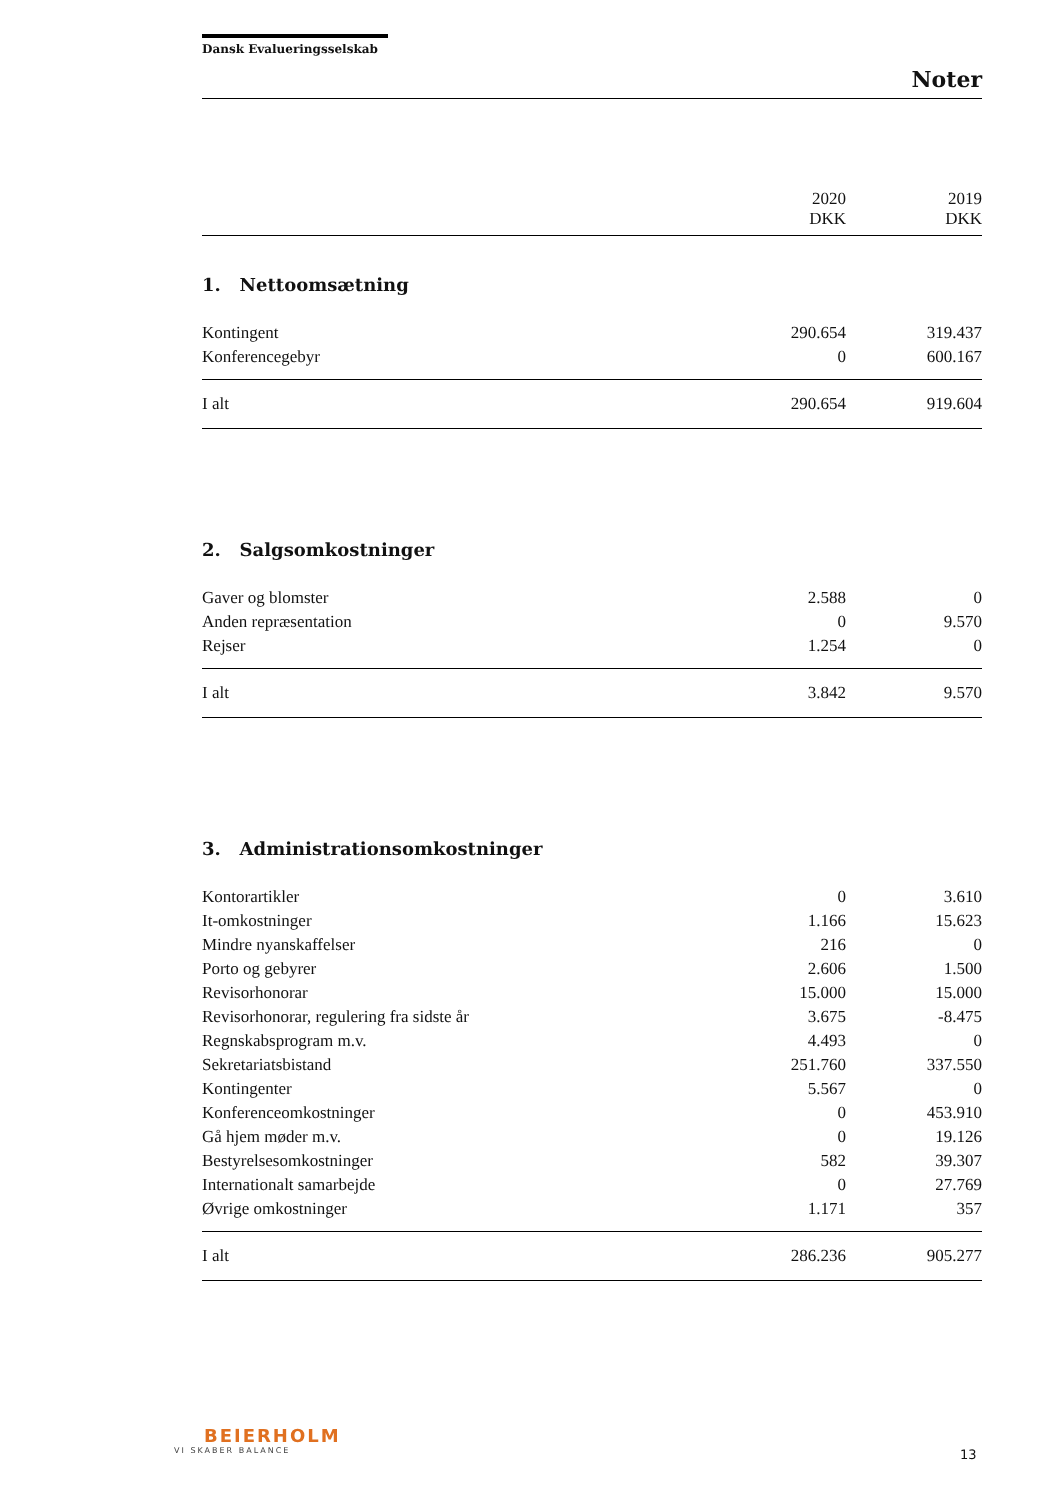Dansk Evalueringsselskab
Noter
| | 2020 DKK | 2019 DKK |
| --- | --- | --- |
1. Nettoomsætning
| Kontingent | 290.654 | 319.437 |
| Konferencegebyr | 0 | 600.167 |
| I alt | 290.654 | 919.604 |
2. Salgsomkostninger
| Gaver og blomster | 2.588 | 0 |
| Anden repræsentation | 0 | 9.570 |
| Rejser | 1.254 | 0 |
| I alt | 3.842 | 9.570 |
3. Administrationsomkostninger
| Kontorartikler | 0 | 3.610 |
| It-omkostninger | 1.166 | 15.623 |
| Mindre nyanskaffelser | 216 | 0 |
| Porto og gebyrer | 2.606 | 1.500 |
| Revisorhonorar | 15.000 | 15.000 |
| Revisorhonorar, regulering fra sidste år | 3.675 | -8.475 |
| Regnskabsprogram m.v. | 4.493 | 0 |
| Sekretariatsbistand | 251.760 | 337.550 |
| Kontingenter | 5.567 | 0 |
| Konferenceomkostninger | 0 | 453.910 |
| Gå hjem møder m.v. | 0 | 19.126 |
| Bestyrelsesomkostninger | 582 | 39.307 |
| Internationalt samarbejde | 0 | 27.769 |
| Øvrige omkostninger | 1.171 | 357 |
| I alt | 286.236 | 905.277 |
BEIERHOLM
VI SKABER BALANCE
13